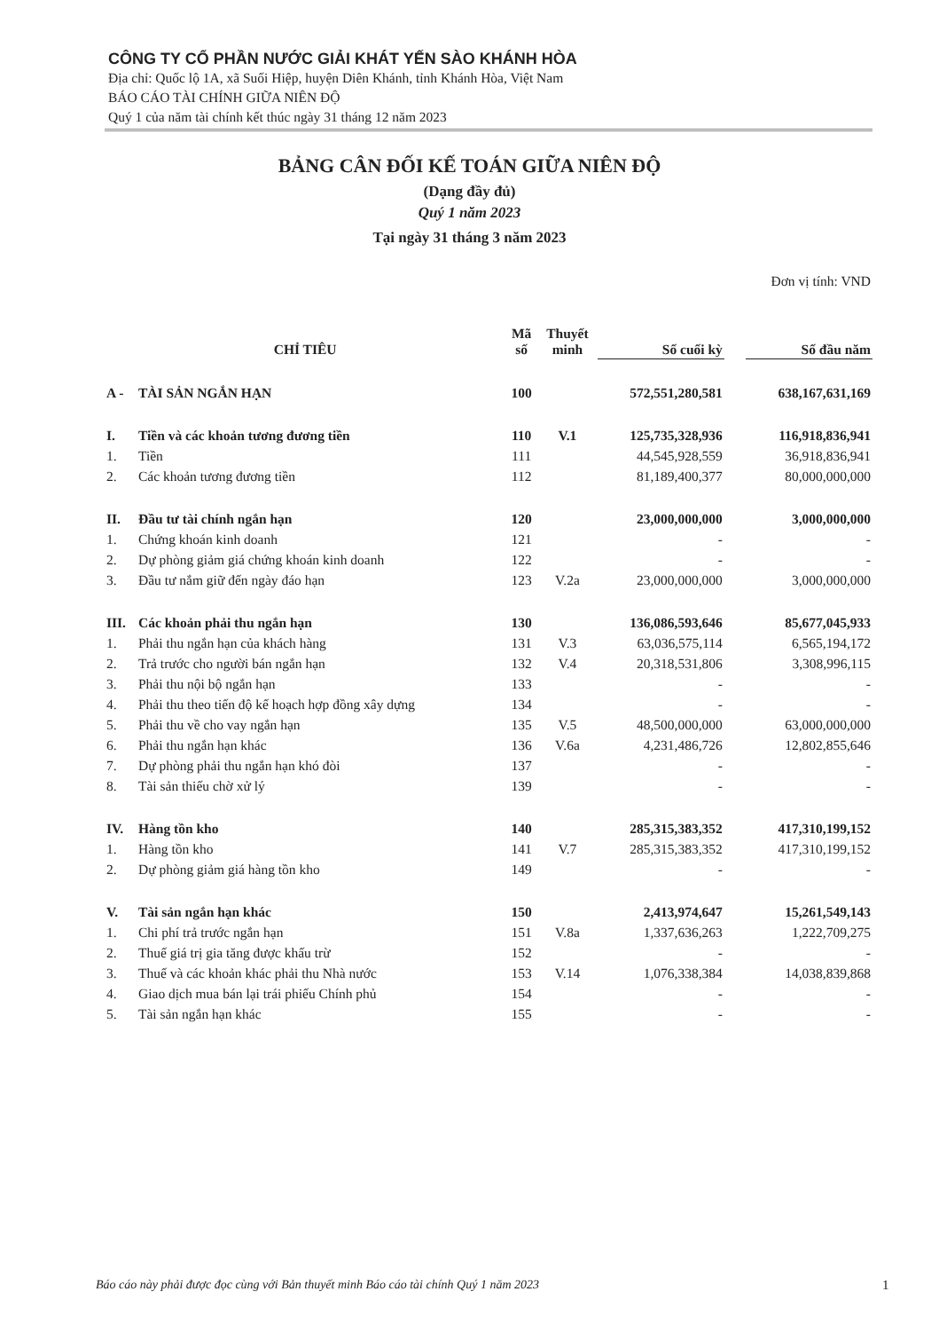CÔNG TY CỔ PHẦN NƯỚC GIẢI KHÁT YẾN SÀO KHÁNH HÒA
Địa chỉ: Quốc lộ 1A, xã Suối Hiệp, huyện Diên Khánh, tỉnh Khánh Hòa, Việt Nam
BÁO CÁO TÀI CHÍNH GIỮA NIÊN ĐỘ
Quý 1 của năm tài chính kết thúc ngày 31 tháng 12 năm 2023
BẢNG CÂN ĐỐI KẾ TOÁN GIỮA NIÊN ĐỘ
(Dạng đầy đủ)
Quý 1 năm 2023
Tại ngày 31 tháng 3 năm 2023
Đơn vị tính: VND
| CHỈ TIÊU | | Mã số | Thuyết minh | Số cuối kỳ | | Số đầu năm |
| --- | --- | --- | --- | --- | --- | --- |
| A - | TÀI SẢN NGẮN HẠN | 100 | | 572,551,280,581 | | 638,167,631,169 |
| I. | Tiền và các khoản tương đương tiền | 110 | V.1 | 125,735,328,936 | | 116,918,836,941 |
| 1. | Tiền | 111 | | 44,545,928,559 | | 36,918,836,941 |
| 2. | Các khoản tương đương tiền | 112 | | 81,189,400,377 | | 80,000,000,000 |
| II. | Đầu tư tài chính ngắn hạn | 120 | | 23,000,000,000 | | 3,000,000,000 |
| 1. | Chứng khoán kinh doanh | 121 | | - | | - |
| 2. | Dự phòng giảm giá chứng khoán kinh doanh | 122 | | - | | - |
| 3. | Đầu tư nắm giữ đến ngày đáo hạn | 123 | V.2a | 23,000,000,000 | | 3,000,000,000 |
| III. | Các khoản phải thu ngắn hạn | 130 | | 136,086,593,646 | | 85,677,045,933 |
| 1. | Phải thu ngắn hạn của khách hàng | 131 | V.3 | 63,036,575,114 | | 6,565,194,172 |
| 2. | Trả trước cho người bán ngắn hạn | 132 | V.4 | 20,318,531,806 | | 3,308,996,115 |
| 3. | Phải thu nội bộ ngắn hạn | 133 | | - | | - |
| 4. | Phải thu theo tiến độ kế hoạch hợp đồng xây dựng | 134 | | - | | - |
| 5. | Phải thu về cho vay ngắn hạn | 135 | V.5 | 48,500,000,000 | | 63,000,000,000 |
| 6. | Phải thu ngắn hạn khác | 136 | V.6a | 4,231,486,726 | | 12,802,855,646 |
| 7. | Dự phòng phải thu ngắn hạn khó đòi | 137 | | - | | - |
| 8. | Tài sản thiếu chờ xử lý | 139 | | - | | - |
| IV. | Hàng tồn kho | 140 | | 285,315,383,352 | | 417,310,199,152 |
| 1. | Hàng tồn kho | 141 | V.7 | 285,315,383,352 | | 417,310,199,152 |
| 2. | Dự phòng giảm giá hàng tồn kho | 149 | | - | | - |
| V. | Tài sản ngắn hạn khác | 150 | | 2,413,974,647 | | 15,261,549,143 |
| 1. | Chi phí trả trước ngắn hạn | 151 | V.8a | 1,337,636,263 | | 1,222,709,275 |
| 2. | Thuế giá trị gia tăng được khấu trừ | 152 | | - | | - |
| 3. | Thuế và các khoản khác phải thu Nhà nước | 153 | V.14 | 1,076,338,384 | | 14,038,839,868 |
| 4. | Giao dịch mua bán lại trái phiếu Chính phủ | 154 | | - | | - |
| 5. | Tài sản ngắn hạn khác | 155 | | - | | - |
Báo cáo này phải được đọc cùng với Bản thuyết minh Báo cáo tài chính Quý 1 năm 2023
1